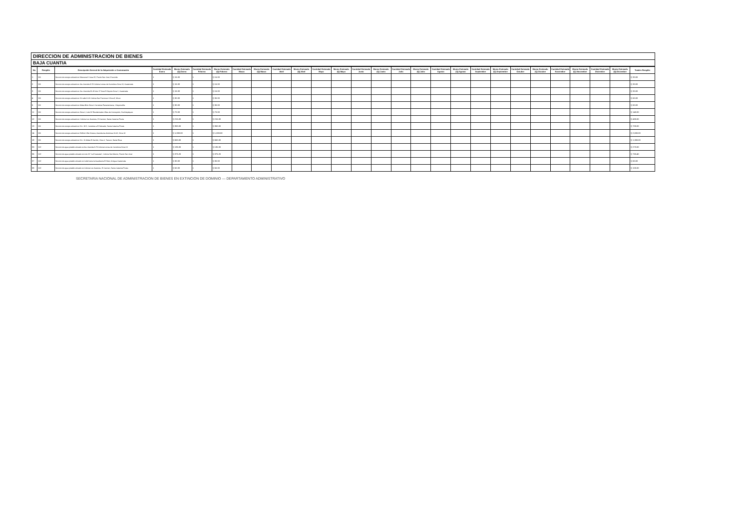DIRECCION DE ADMINISTRACION DE BIENES
BAJA CUANTIA
| No | Renglón | Descripción General de la Adquisición o Contratación | Cantidad Estimada Enero | Monto Estimado (Q) Enero | Cantidad Estimada Febrero | Monto Estimado (Q) Febrero | Cantidad Estimada Marzo | Monto Estimado (Q) Marzo | Cantidad Estimada Abril | Monto Estimado (Q) Abril | Cantidad Estimada Mayo | Monto Estimado (Q) Mayo | Cantidad Estimada Junio | Monto Estimado (Q) Junio | Cantidad Estimada Julio | Monto Estimado (Q) Julio | Cantidad Estimada Agosto | Monto Estimado (Q) Agosto | Cantidad Estimada Septiembre | Monto Estimado (Q) Septiembre | Cantidad Estimada Octubre | Monto Estimado (Q) Octubre | Cantidad Estimada Noviembre | Monto Estimado (Q) Noviembre | Cantidad Estimada Diciembre | Monto Estimado (Q) Diciembre | Totales Renglón |
| --- | --- | --- | --- | --- | --- | --- | --- | --- | --- | --- | --- | --- | --- | --- | --- | --- | --- | --- | --- | --- | --- | --- | --- | --- | --- | --- | --- |
| 1 | 111 | Servicio de energía ubicado en Manzana 5 Casa 52, Puerto San José, Escuintla | 1 | Q 15.00 | 1 | Q 15.00 | | | | | | | | | | | | | | | | | | | | | Q 30.00 |
| 2 | 111 | Servicio de energía ubicado en 4ta. Avenida 8-78 Colonia Lomas de Osmolona Zona 13, Guatemala | 1 | Q 15.00 | 1 | Q 15.00 | | | | | | | | | | | | | | | | | | | | | Q 30.00 |
| 3 | 111 | Servicio de energía ubicado en 3ra. Avenida 33-45 lote 17 finca El Zapote Zona 2, Guatemala | 1 | Q 15.00 | 1 | Q 15.00 | | | | | | | | | | | | | | | | | | | | | Q 30.00 |
| 4 | 111 | Servicio de energía ubicado en 20 calle 8-03 Colonia San Francisco I Zona 8, Mixco | 1 | Q 30.00 | 1 | Q 30.00 | | | | | | | | | | | | | | | | | | | | | Q 60.00 |
| 5 | 111 | Servicio de energía ubicado en Aldea Brito Zona 0 Carretera Panamericana, Chiquimulilla | 1 | Q 30.00 | 1 | Q 30.00 | | | | | | | | | | | | | | | | | | | | | Q 60.00 |
| 11 | 111 | Servicio de energía ubicado en Zona 0, Lote 32 Residenciales Villas de Concepción, Suchitepéquez | 1 | Q 70.00 | 1 | Q 70.00 | | | | | | | | | | | | | | | | | | | | | Q 140.00 |
| 12 | 111 | Servicio de energía ubicado en Colonia Los Ilusiones, El Carmen, Santa Catarina Pinula | 1 | Q 215.00 | 1 | Q 215.00 | | | | | | | | | | | | | | | | | | | | | Q 430.00 |
| 13 | 111 | Servicio de energía ubicado en Km. 18.5, Carretera a El Salvador, Santa Catarina Pinula | 1 | Q 350.00 | 1 | Q 350.00 | | | | | | | | | | | | | | | | | | | | | Q 700.00 |
| 14 | 111 | Servicio de energía ubicado en Edificio Villa Viviana, Avenida las Américas 24-42, Zona 13 | 1 | Q 1,000.00 | 1 | Q 1,000.00 | | | | | | | | | | | | | | | | | | | | | Q 2,000.00 |
| 18 | 111 | Servicio de energía ubicado en Km. 11 Aldea El Garitón, Zona 0, Taxisco, Santa Rosa | 1 | Q 650.00 | 1 | Q 650.00 | | | | | | | | | | | | | | | | | | | | | Q 1,300.00 |
| 33 | 112 | Servicio de agua potable ubicado en 4ta. Avenida 8-78 Colonia Lomas de Osmolona Zona 13 | 1 | Q 135.00 | 1 | Q 135.00 | | | | | | | | | | | | | | | | | | | | | Q 270.00 |
| 36 | 112 | Servicio de agua potable ubicado en Lote 15 "La Ensenada", Colonia San Marino, Puerto San José | 1 | Q 375.20 | 1 | Q 375.20 | | | | | | | | | | | | | | | | | | | | | Q 750.40 |
| 37 | 112 | Servicio de agua potable ubicado en Calle hacia la Guardianía El Hato, Antigua Guatemala | 1 | Q 30.00 | 1 | Q 30.00 | | | | | | | | | | | | | | | | | | | | | Q 60.00 |
| 38 | 112 | Servicio de agua potable ubicado en Colonia Los Ilusiones, El Carmen, Santa Catarina Pinula | 1 | Q 50.00 | 1 | Q 50.00 | | | | | | | | | | | | | | | | | | | | | Q 100.00 |
SECRETARIA NACIONAL DE ADMINISTRACION DE BIENES EN EXTINCION DE DOMINIO — DEPARTAMENTO ADMINISTRATIVO